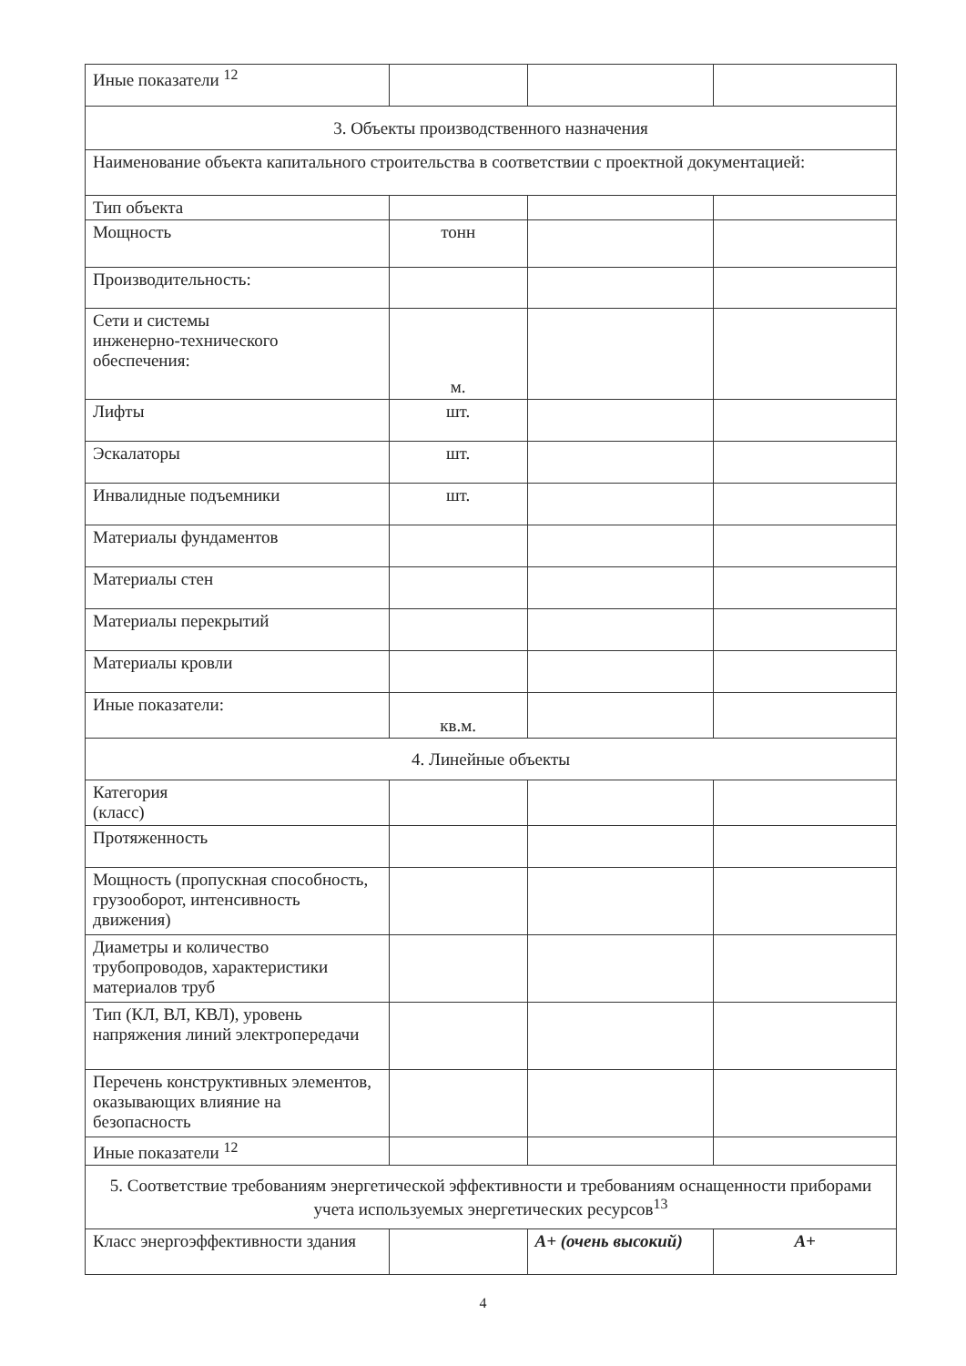| Иные показатели <sup>12</sup> | | | |
| 3. Объекты производственного назначения | | | |
| Наименование объекта капитального строительства в соответствии с проектной документацией: | | | |
| Тип объекта | | | |
| Мощность | тонн | | |
| Производительность: | | | |
| Сети и системы инженерно-технического обеспечения: | м. | | |
| Лифты | шт. | | |
| Эскалаторы | шт. | | |
| Инвалидные подъемники | шт. | | |
| Материалы фундаментов | | | |
| Материалы стен | | | |
| Материалы перекрытий | | | |
| Материалы кровли | | | |
| Иные показатели: | кв.м. | | |
| 4. Линейные объекты | | | |
| Категория (класс) | | | |
| Протяженность | | | |
| Мощность (пропускная способность, грузооборот, интенсивность движения) | | | |
| Диаметры и количество трубопроводов, характеристики материалов труб | | | |
| Тип (КЛ, ВЛ, КВЛ), уровень напряжения линий электропередачи | | | |
| Перечень конструктивных элементов, оказывающих влияние на безопасность | | | |
| Иные показатели <sup>12</sup> | | | |
| 5. Соответствие требованиям энергетической эффективности и требованиям оснащенности приборами учета используемых энергетических ресурсов<sup>13</sup> | | | |
| Класс энергоэффективности здания | | А+ (очень высокий) | А+ |
4